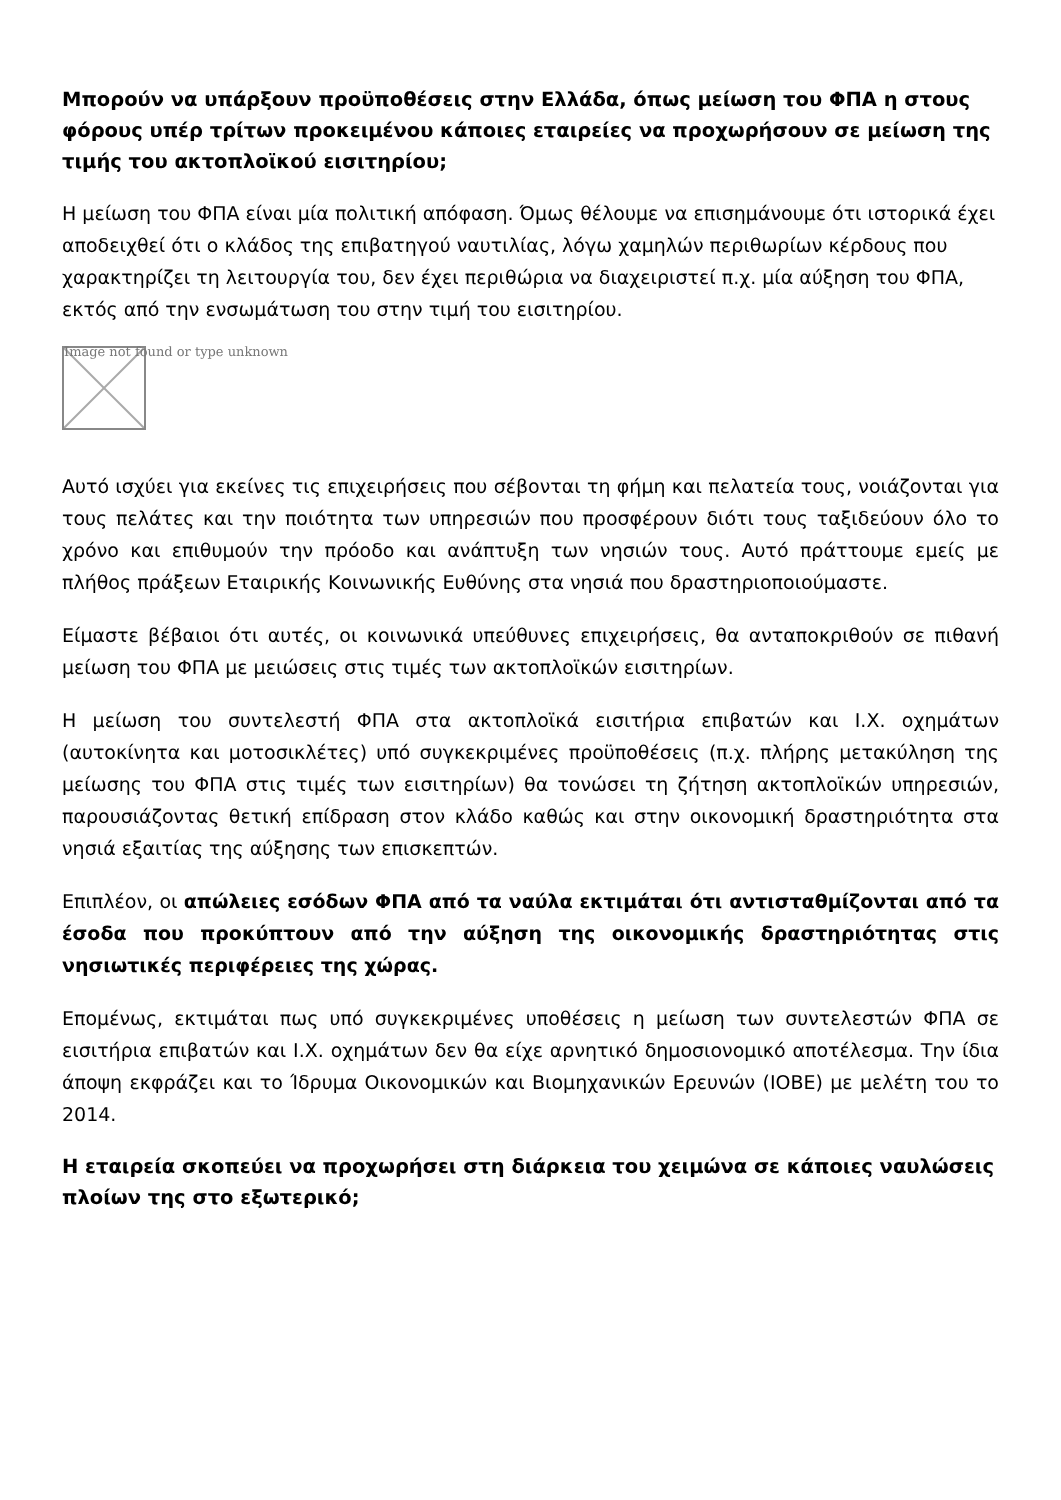Μπορούν να υπάρξουν προϋποθέσεις στην Ελλάδα, όπως μείωση του ΦΠΑ η στους φόρους υπέρ τρίτων προκειμένου κάποιες εταιρείες να προχωρήσουν σε μείωση της τιμής του ακτοπλοϊκού εισιτηρίου;
Η μείωση του ΦΠΑ είναι μία πολιτική απόφαση. Όμως θέλουμε να επισημάνουμε ότι ιστορικά έχει αποδειχθεί ότι ο κλάδος της επιβατηγού ναυτιλίας, λόγω χαμηλών περιθωρίων κέρδους που χαρακτηρίζει τη λειτουργία του, δεν έχει περιθώρια να διαχειριστεί π.χ. μία αύξηση του ΦΠΑ, εκτός από την ενσωμάτωση του στην τιμή του εισιτηρίου.
Image not found or type unknown
Αυτό ισχύει για εκείνες τις επιχειρήσεις που σέβονται τη φήμη και πελατεία τους, νοιάζονται για τους πελάτες και την ποιότητα των υπηρεσιών που προσφέρουν διότι τους ταξιδεύουν όλο το χρόνο και επιθυμούν την πρόοδο και ανάπτυξη των νησιών τους. Αυτό πράττουμε εμείς με πλήθος πράξεων Εταιρικής Κοινωνικής Ευθύνης στα νησιά που δραστηριοποιούμαστε.
Είμαστε βέβαιοι ότι αυτές, οι κοινωνικά υπεύθυνες επιχειρήσεις, θα ανταποκριθούν σε πιθανή μείωση του ΦΠΑ με μειώσεις στις τιμές των ακτοπλοϊκών εισιτηρίων.
Η μείωση του συντελεστή ΦΠΑ στα ακτοπλοϊκά εισιτήρια επιβατών και Ι.Χ. οχημάτων (αυτοκίνητα και μοτοσικλέτες) υπό συγκεκριμένες προϋποθέσεις (π.χ. πλήρης μετακύληση της μείωσης του ΦΠΑ στις τιμές των εισιτηρίων) θα τονώσει τη ζήτηση ακτοπλοϊκών υπηρεσιών, παρουσιάζοντας θετική επίδραση στον κλάδο καθώς και στην οικονομική δραστηριότητα στα νησιά εξαιτίας της αύξησης των επισκεπτών.
Επιπλέον, οι απώλειες εσόδων ΦΠΑ από τα ναύλα εκτιμάται ότι αντισταθμίζονται από τα έσοδα που προκύπτουν από την αύξηση της οικονομικής δραστηριότητας στις νησιωτικές περιφέρειες της χώρας.
Επομένως, εκτιμάται πως υπό συγκεκριμένες υποθέσεις η μείωση των συντελεστών ΦΠΑ σε εισιτήρια επιβατών και Ι.Χ. οχημάτων δεν θα είχε αρνητικό δημοσιονομικό αποτέλεσμα. Την ίδια άποψη εκφράζει και το Ίδρυμα Οικονομικών και Βιομηχανικών Ερευνών (ΙΟΒΕ) με μελέτη του το 2014.
Η εταιρεία σκοπεύει να προχωρήσει στη διάρκεια του χειμώνα σε κάποιες ναυλώσεις πλοίων της στο εξωτερικό;